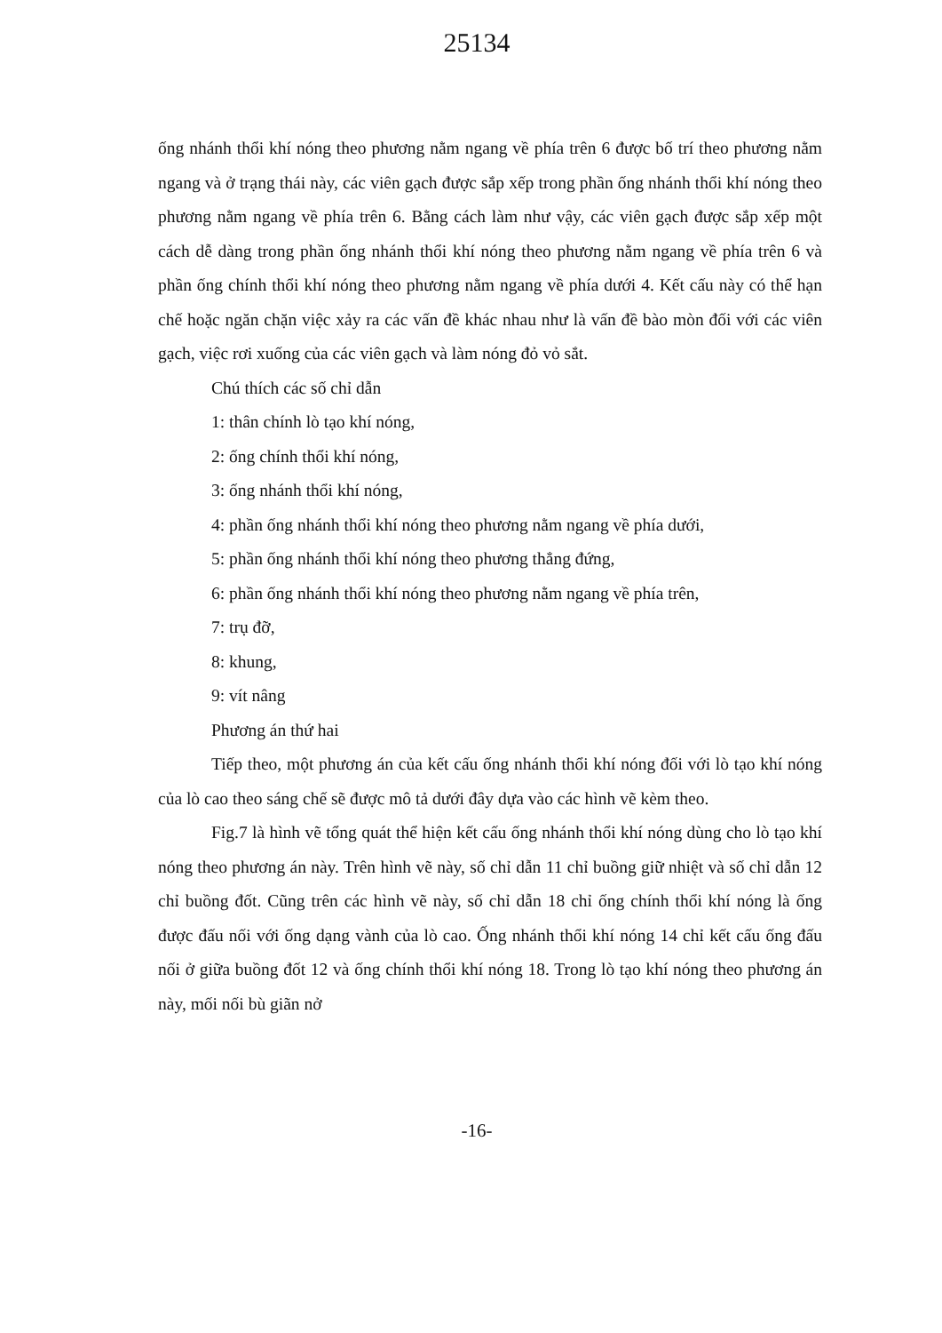25134
ống nhánh thổi khí nóng theo phương nằm ngang về phía trên 6 được bố trí theo phương nằm ngang và ở trạng thái này, các viên gạch được sắp xếp trong phần ống nhánh thổi khí nóng theo phương nằm ngang về phía trên 6. Bằng cách làm như vậy, các viên gạch được sắp xếp một cách dễ dàng trong phần ống nhánh thổi khí nóng theo phương nằm ngang về phía trên 6 và phần ống chính thổi khí nóng theo phương nằm ngang về phía dưới 4. Kết cấu này có thể hạn chế hoặc ngăn chặn việc xảy ra các vấn đề khác nhau như là vấn đề bào mòn đối với các viên gạch, việc rơi xuống của các viên gạch và làm nóng đỏ vỏ sắt.
Chú thích các số chỉ dẫn
1: thân chính lò tạo khí nóng,
2: ống chính thổi khí nóng,
3: ống nhánh thổi khí nóng,
4: phần ống nhánh thổi khí nóng theo phương nằm ngang về phía dưới,
5: phần ống nhánh thổi khí nóng theo phương thẳng đứng,
6: phần ống nhánh thổi khí nóng theo phương nằm ngang về phía trên,
7: trụ đỡ,
8: khung,
9: vít nâng
Phương án thứ hai
Tiếp theo, một phương án của kết cấu ống nhánh thổi khí nóng đối với lò tạo khí nóng của lò cao theo sáng chế sẽ được mô tả dưới đây dựa vào các hình vẽ kèm theo.
Fig.7 là hình vẽ tổng quát thể hiện kết cấu ống nhánh thổi khí nóng dùng cho lò tạo khí nóng theo phương án này. Trên hình vẽ này, số chỉ dẫn 11 chỉ buồng giữ nhiệt và số chỉ dẫn 12 chỉ buồng đốt. Cũng trên các hình vẽ này, số chỉ dẫn 18 chỉ ống chính thổi khí nóng là ống được đấu nối với ống dạng vành của lò cao. Ống nhánh thổi khí nóng 14 chỉ kết cấu ống đấu nối ở giữa buồng đốt 12 và ống chính thổi khí nóng 18. Trong lò tạo khí nóng theo phương án này, mối nối bù giãn nở
-16-